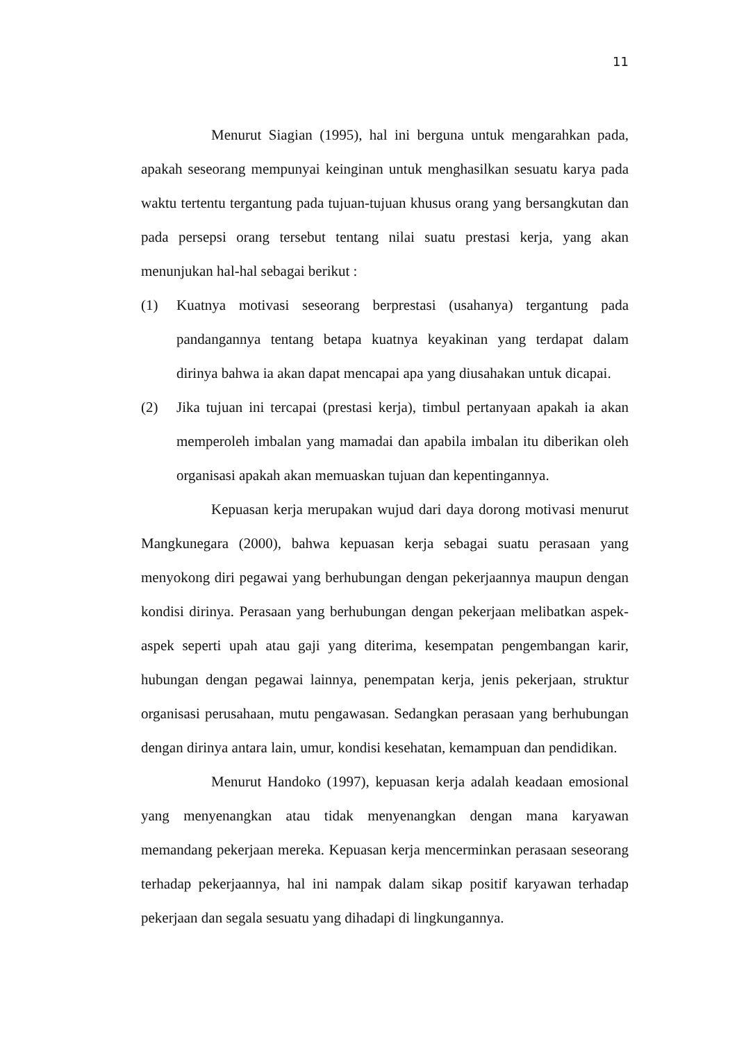11
Menurut Siagian (1995), hal ini berguna untuk mengarahkan pada, apakah seseorang mempunyai keinginan untuk menghasilkan sesuatu karya pada waktu tertentu tergantung pada tujuan-tujuan khusus orang yang bersangkutan dan pada persepsi orang tersebut tentang nilai suatu prestasi kerja, yang akan menunjukan hal-hal sebagai berikut :
(1) Kuatnya motivasi seseorang berprestasi (usahanya) tergantung pada pandangannya tentang betapa kuatnya keyakinan yang terdapat dalam dirinya bahwa ia akan dapat mencapai apa yang diusahakan untuk dicapai.
(2) Jika tujuan ini tercapai (prestasi kerja), timbul pertanyaan apakah ia akan memperoleh imbalan yang mamadai dan apabila imbalan itu diberikan oleh organisasi apakah akan memuaskan tujuan dan kepentingannya.
Kepuasan kerja merupakan wujud dari daya dorong motivasi menurut Mangkunegara (2000), bahwa kepuasan kerja sebagai suatu perasaan yang menyokong diri pegawai yang berhubungan dengan pekerjaannya maupun dengan kondisi dirinya. Perasaan yang berhubungan dengan pekerjaan melibatkan aspek-aspek seperti upah atau gaji yang diterima, kesempatan pengembangan karir, hubungan dengan pegawai lainnya, penempatan kerja, jenis pekerjaan, struktur organisasi perusahaan, mutu pengawasan. Sedangkan perasaan yang berhubungan dengan dirinya antara lain, umur, kondisi kesehatan, kemampuan dan pendidikan.
Menurut Handoko (1997), kepuasan kerja adalah keadaan emosional yang menyenangkan atau tidak menyenangkan dengan mana karyawan memandang pekerjaan mereka. Kepuasan kerja mencerminkan perasaan seseorang terhadap pekerjaannya, hal ini nampak dalam sikap positif karyawan terhadap pekerjaan dan segala sesuatu yang dihadapi di lingkungannya.